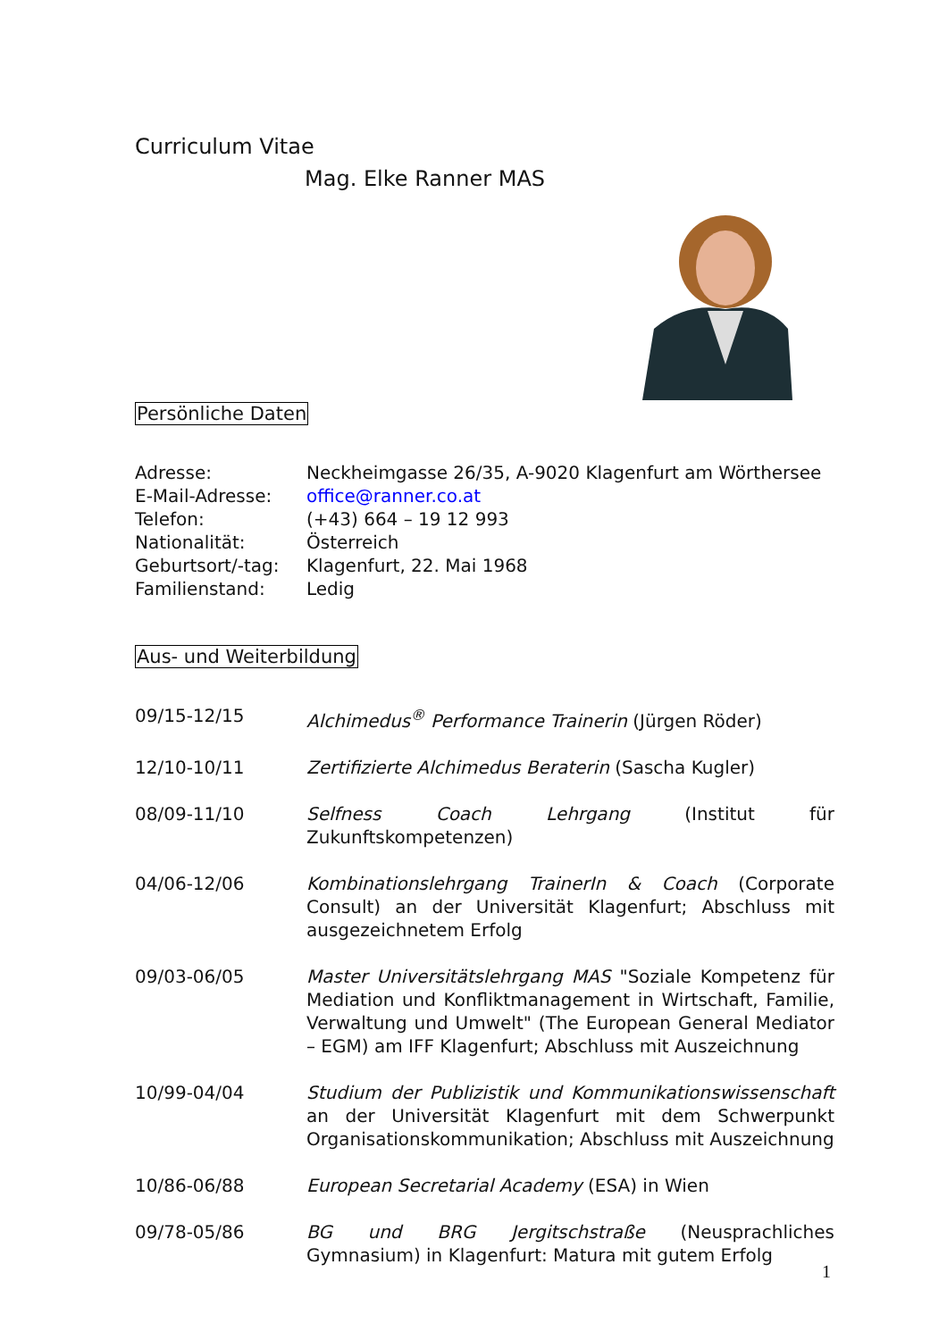Curriculum Vitae
Mag. Elke Ranner MAS
Persönliche Daten
| Adresse: | Neckheimgasse 26/35, A-9020 Klagenfurt am Wörthersee |
| E-Mail-Adresse: | office@ranner.co.at |
| Telefon: | (+43) 664 – 19 12 993 |
| Nationalität: | Österreich |
| Geburtsort/-tag: | Klagenfurt, 22. Mai 1968 |
| Familienstand: | Ledig |
Aus- und Weiterbildung
| 09/15-12/15 | Alchimedus<sup>®</sup> Performance Trainerin (Jürgen Röder) |
| 12/10-10/11 | Zertifizierte Alchimedus Beraterin (Sascha Kugler) |
| 08/09-11/10 | Selfness Coach Lehrgang (Institut für Zukunftskompetenzen) |
| 04/06-12/06 | Kombinationslehrgang TrainerIn & Coach (Corporate Consult) an der Universität Klagenfurt; Abschluss mit ausgezeichnetem Erfolg |
| 09/03-06/05 | Master Universitätslehrgang MAS "Soziale Kompetenz für Mediation und Konfliktmanagement in Wirtschaft, Familie, Verwaltung und Umwelt" (The European General Mediator – EGM) am IFF Klagenfurt; Abschluss mit Auszeichnung |
| 10/99-04/04 | Studium der Publizistik und Kommunikationswissenschaft an der Universität Klagenfurt mit dem Schwerpunkt Organisationskommunikation; Abschluss mit Auszeichnung |
| 10/86-06/88 | European Secretarial Academy (ESA) in Wien |
| 09/78-05/86 | BG und BRG Jergitschstraße (Neusprachliches Gymnasium) in Klagenfurt: Matura mit gutem Erfolg |
1